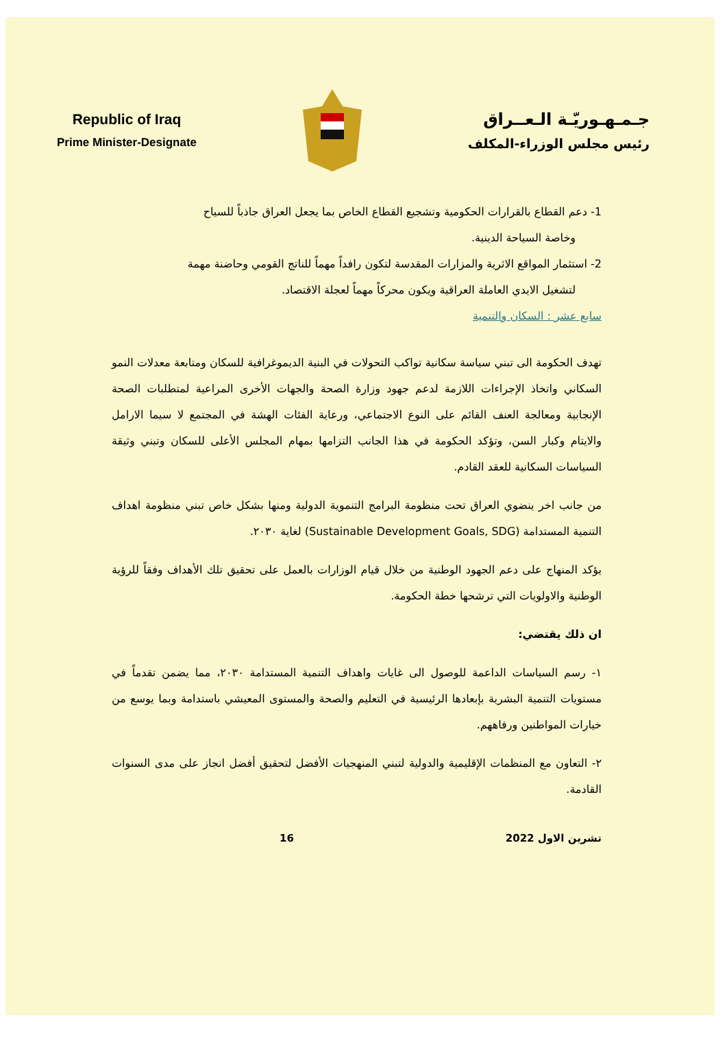Republic of Iraq
Prime Minister-Designate
جـمـهـوريّـة الـعــراق
رئيس مجلس الوزراء-المكلف
1- دعم القطاع بالقرارات الحكومية وتشجيع القطاع الخاص بما يجعل العراق جاذباً للسياح
وخاصة السياحة الدينية.
2- استثمار المواقع الاثرية والمزارات المقدسة لتكون رافداً مهماً للناتج القومي وحاضنة مهمة
لتشغيل الايدي العاملة العراقية ويكون محركاً مهماً لعجلة الاقتصاد.
سابع عشر : السكان والتنمية
تهدف الحكومة الى تبني سياسة سكانية تواكب التحولات في البنية الديموغرافية للسكان ومتابعة معدلات النمو السكاني واتخاذ الإجراءات اللازمة لدعم جهود وزارة الصحة والجهات الأخرى المراعية لمتطلبات الصحة الإنجابية ومعالجة العنف القائم على النوع الاجتماعي، ورعاية الفئات الهشة في المجتمع لا سيما الارامل والايتام وكبار السن، وتؤكد الحكومة في هذا الجانب التزامها بمهام المجلس الأعلى للسكان وتبني وثيقة السياسات السكانية للعقد القادم.
من جانب اخر ينضوي العراق تحت منظومة البرامج التنموية الدولية ومنها بشكل خاص تبني منظومة اهداف التنمية المستدامة (Sustainable Development Goals, SDG) لغاية ٢٠٣٠.
يؤكد المنهاج على دعم الجهود الوطنية من خلال قيام الوزارات بالعمل على تحقيق تلك الأهداف وفقاً للرؤية الوطنية والاولويات التي ترشحها خطة الحكومة.
ان ذلك يقتضي:
١- رسم السياسات الداعمة للوصول الى غايات واهداف التنمية المستدامة ٢٠٣٠، مما يضمن تقدماً في مستويات التنمية البشرية بإبعادها الرئيسية في التعليم والصحة والمستوى المعيشي باستدامة وبما يوسع من خيارات المواطنين ورفاههم.
٢- التعاون مع المنظمات الإقليمية والدولية لتبني المنهجيات الأفضل لتحقيق أفضل انجاز على مدى السنوات القادمة.
تشرين الاول 2022 16